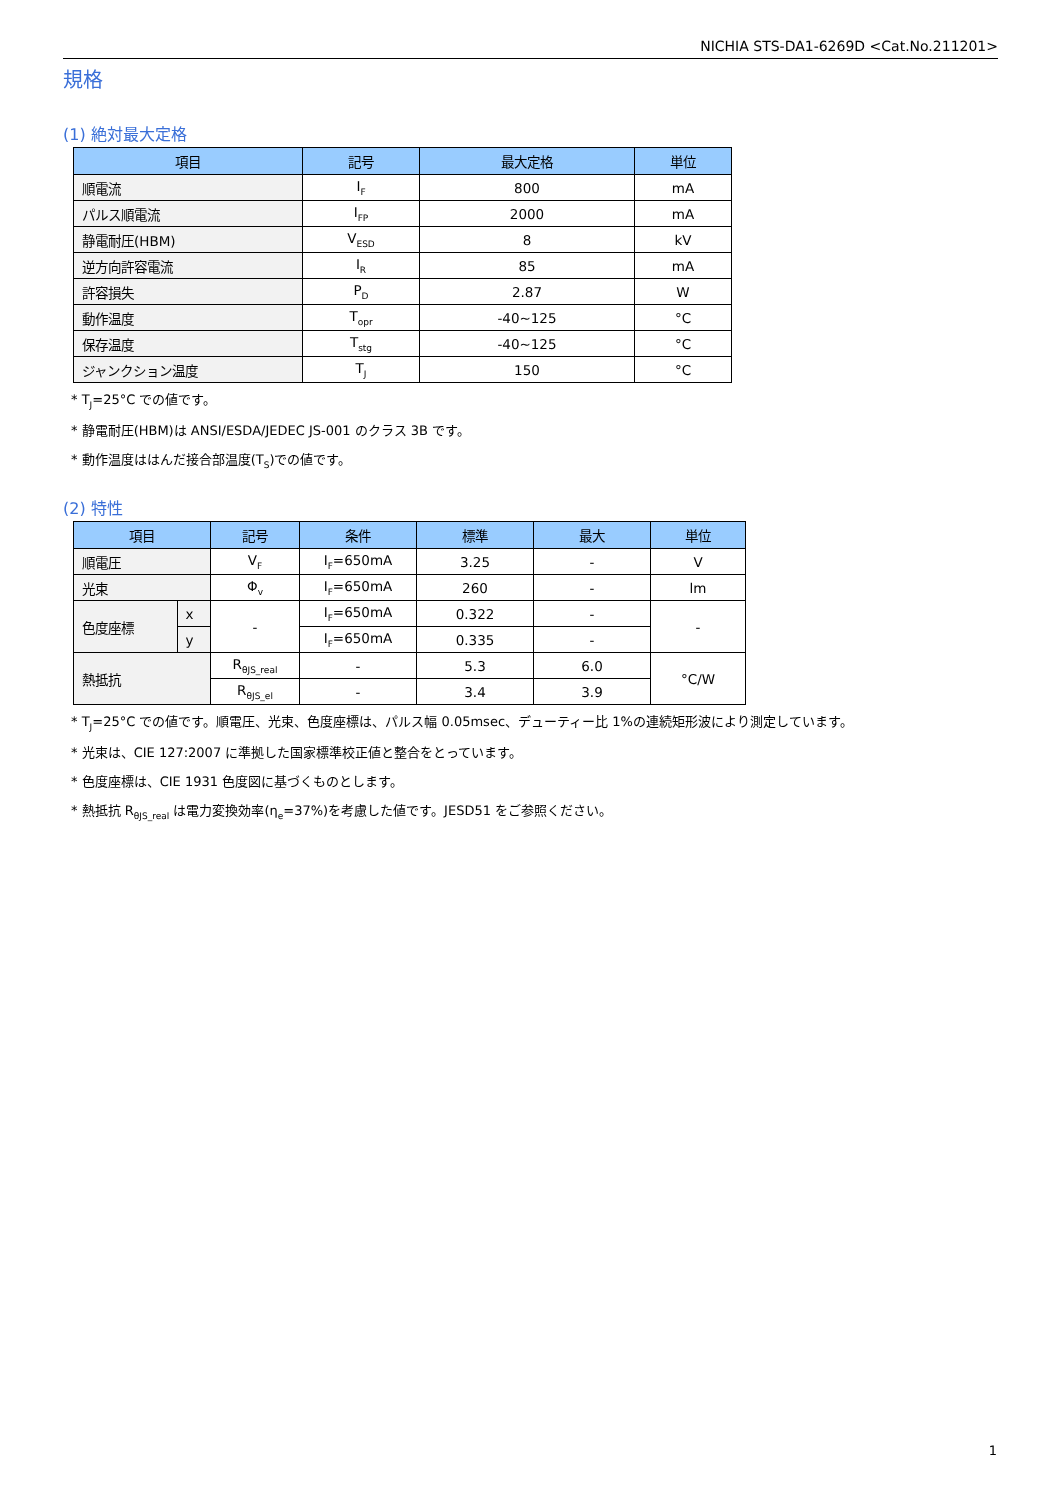NICHIA STS-DA1-6269D <Cat.No.211201>
規格
(1) 絶対最大定格
| 項目 | 記号 | 最大定格 | 単位 |
| --- | --- | --- | --- |
| 順電流 | I<sub>F</sub> | 800 | mA |
| パルス順電流 | I<sub>FP</sub> | 2000 | mA |
| 静電耐圧(HBM) | V<sub>ESD</sub> | 8 | kV |
| 逆方向許容電流 | I<sub>R</sub> | 85 | mA |
| 許容損失 | P<sub>D</sub> | 2.87 | W |
| 動作温度 | T<sub>opr</sub> | -40~125 | °C |
| 保存温度 | T<sub>stg</sub> | -40~125 | °C |
| ジャンクション温度 | T<sub>J</sub> | 150 | °C |
* T<sub>J</sub>=25°C での値です。
* 静電耐圧(HBM)は ANSI/ESDA/JEDEC JS-001 のクラス 3B です。
* 動作温度ははんだ接合部温度(T<sub>S</sub>)での値です。
(2) 特性
| 項目 | | 記号 | 条件 | 標準 | 最大 | 単位 |
| --- | --- | --- | --- | --- | --- | --- |
| 順電圧 | | V<sub>F</sub> | I<sub>F</sub>=650mA | 3.25 | - | V |
| 光束 | | Φ<sub>v</sub> | I<sub>F</sub>=650mA | 260 | - | lm |
| 色度座標 | x | - | I<sub>F</sub>=650mA | 0.322 | - | - |
| | y | | I<sub>F</sub>=650mA | 0.335 | - | |
| 熱抵抗 | | R<sub>θJS_real</sub> | - | 5.3 | 6.0 | °C/W |
| | | R<sub>θJS_el</sub> | - | 3.4 | 3.9 | |
* T<sub>J</sub>=25°C での値です。順電圧、光束、色度座標は、パルス幅 0.05msec、デューティー比 1%の連続矩形波により測定しています。
* 光束は、CIE 127:2007 に準拠した国家標準校正値と整合をとっています。
* 色度座標は、CIE 1931 色度図に基づくものとします。
* 熱抵抗 R<sub>θJS_real</sub> は電力変換効率(η<sub>e</sub>=37%)を考慮した値です。JESD51 をご参照ください。
1